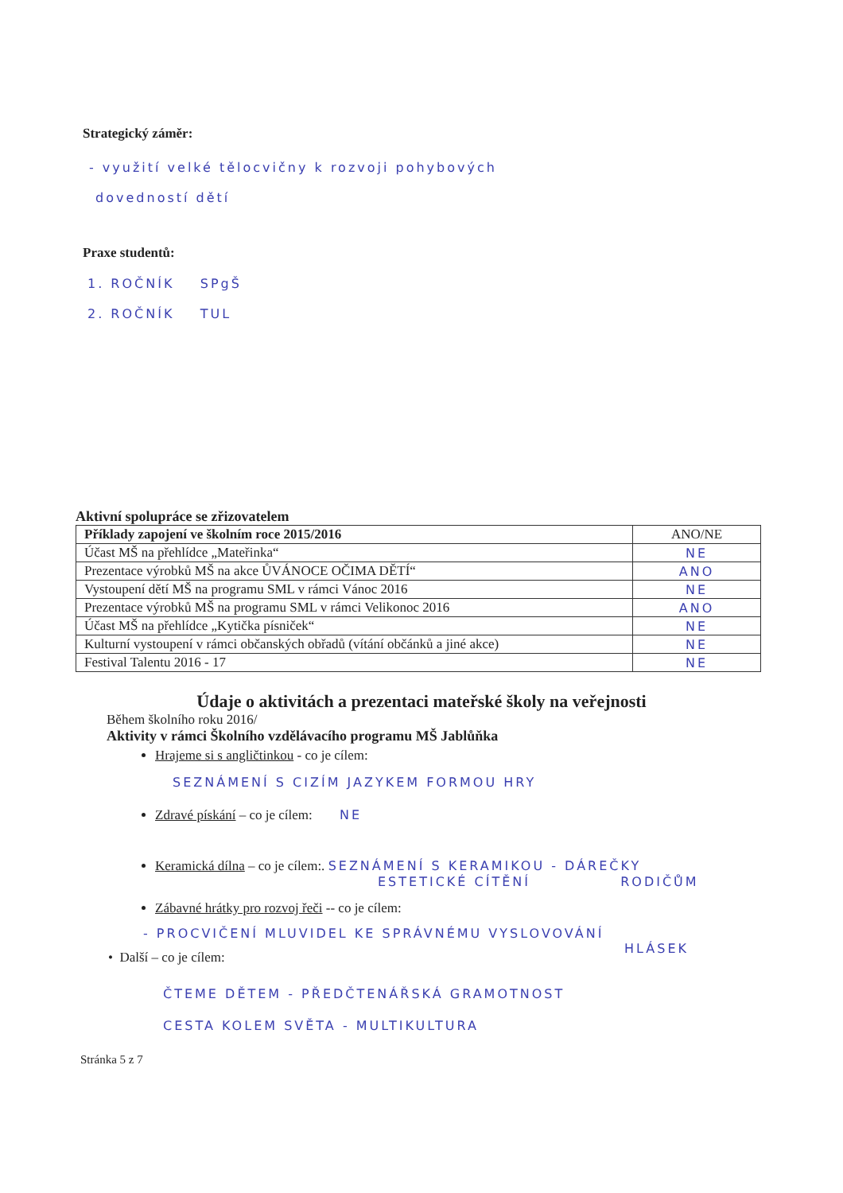Strategický záměr:
- využití velké tělocvičny k rozvoji pohybových
dovedností dětí
Praxe studentů:
1. ROČNÍK SPgŠ
2. ROČNÍK TUL
Aktivní spolupráce se zřizovatelem
| Příklady zapojení ve školním roce 2015/2016 | ANO/NE |
| Účast MŠ na přehlídce „Mateřinka“ | NE |
| Prezentace výrobků MŠ na akce ŮVÁNOCE OČIMA DĚTÍ“ | ANO |
| Vystoupení dětí MŠ na programu SML v rámci Vánoc 2016 | NE |
| Prezentace výrobků MŠ na programu SML v rámci Velikonoc 2016 | ANO |
| Účast MŠ na přehlídce „Kytička písniček“ | NE |
| Kulturní vystoupení v rámci občanských obřadů (vítání občánků a jiné akce) | NE |
| Festival Talentu 2016 - 17 | NE |
Údaje o aktivitách a prezentaci mateřské školy na veřejnosti
Během školního roku 2016/
Aktivity v rámci Školního vzdělávacího programu MŠ Jablůňka
Hrajeme si s angličtinkou - co je cílem:
SEZNÁMENÍ S CIZÍM JAZYKEM FORMOU HRY
Zdravé pískání – co je cílem: NE
Keramická dílna – co je cílem:. SEZNÁMENÍ S KERAMIKOU - DÁREČKY
ESTETICKÉ CÍTĚNÍ RODIČŮM
Zábavné hrátky pro rozvoj řeči -- co je cílem:
- PROCVIČENÍ MLUVIDEL KE SPRÁVNÉMU VYSLOVOVÁNÍ
HLÁSEK
• Další – co je cílem:
ČTEME DĚTEM - PŘEDČTENÁŘSKÁ GRAMOTNOST
CESTA KOLEM SVĚTA - MULTIKULTURA
Stránka 5 z 7